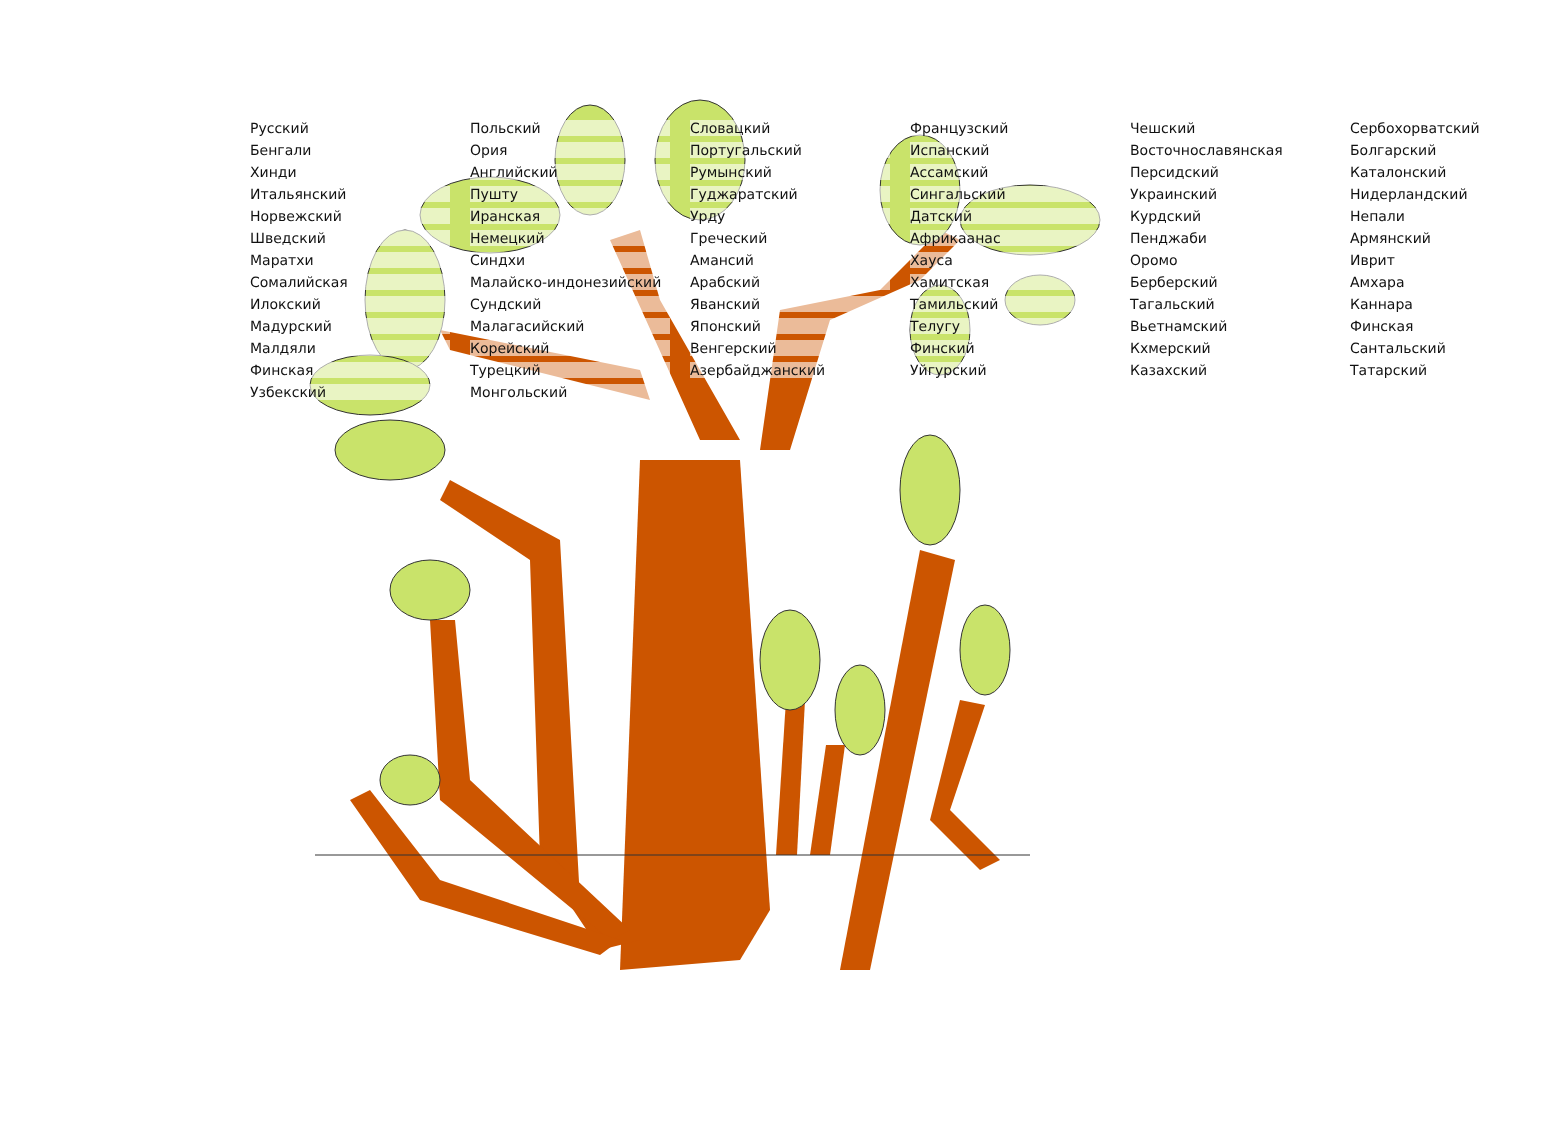Русский Польский Словацкий Французский Чешский Сербохорватский Бенгали Ория Португальский Испанский Восточнославянская Болгарский Хинди Английский Румынский Ассамский Персидский Каталонский Итальянский Пушту Гуджаратский Сингальский Украинский Нидерландский Норвежский Иранская Урду Датский Курдский Непали Шведский Немецкий Греческий Африкаанас Пенджаби Армянский Маратхи Синдхи Амансий Хауса Оромо Иврит Сомалийская Малайско-индонезийский Арабский Хамитская Берберский Амхара Илокский Сундский Яванский Тамильский Тагальский Каннара Мадурский Малагасийский Японский Телугу Вьетнамский Финская Малдяли Корейский Венгерский Финский Кхмерский Сантальский Финская Турецкий Азербайджанский Уйгурский Казахский Татарский Узбекский Монгольский